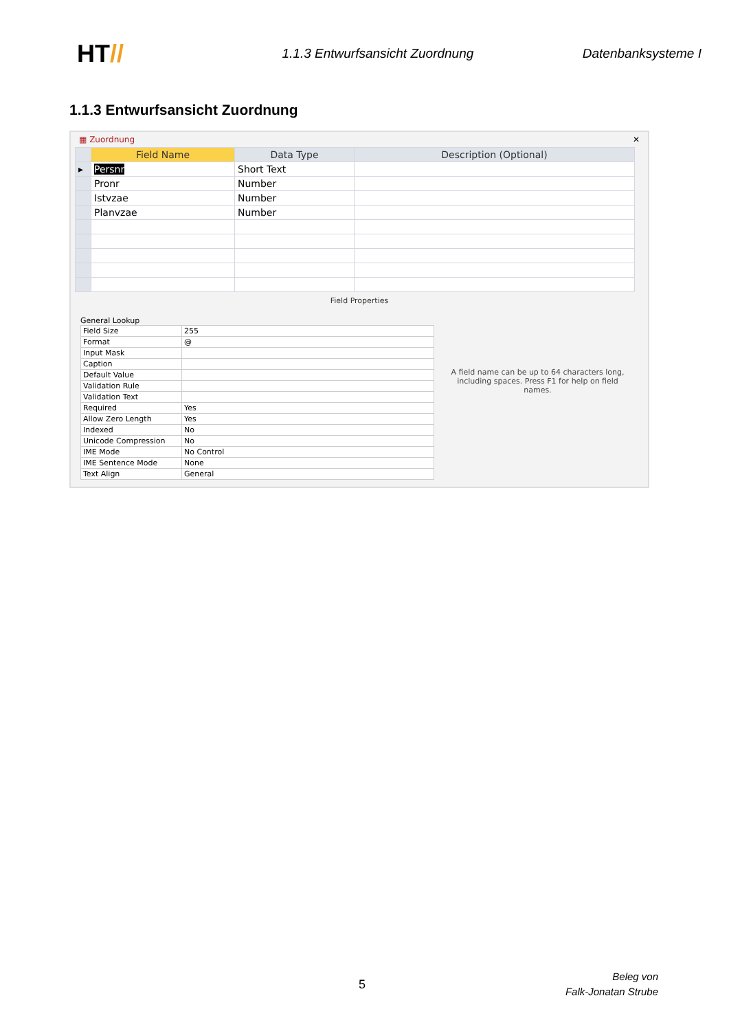HT//
1.1.3 Entwurfsansicht Zuordnung
Datenbanksysteme I
1.1.3 Entwurfsansicht Zuordnung
▦ Zuordnung ✕
| | Field Name | Data Type | Description (Optional) |
| --- | --- | --- | --- |
| ▸ | Persnr | Short Text | |
| | Pronr | Number | |
| | Istvzae | Number | |
| | Planvzae | Number | |
Field Properties
General Lookup
| Field Size | 255 |
| Format | @ |
| Input Mask | |
| Caption | |
| Default Value | |
| Validation Rule | |
| Validation Text | |
| Required | Yes |
| Allow Zero Length | Yes |
| Indexed | No |
| Unicode Compression | No |
| IME Mode | No Control |
| IME Sentence Mode | None |
| Text Align | General |
A field name can be up to 64 characters long, including spaces. Press F1 for help on field names.
5
Beleg von
Falk-Jonatan Strube